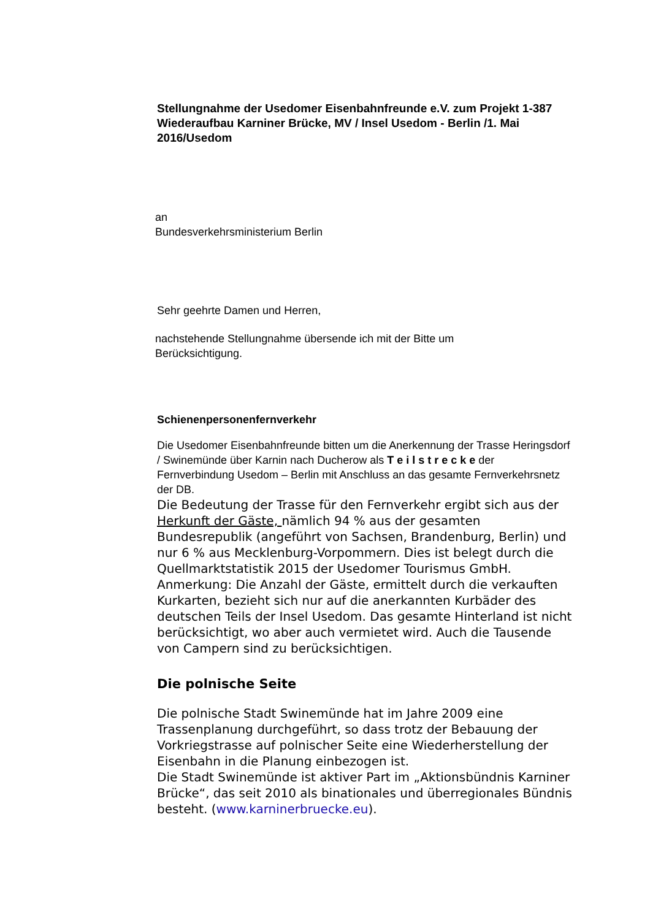Stellungnahme der Usedomer Eisenbahnfreunde e.V. zum Projekt 1-387 Wiederaufbau Karniner Brücke, MV / Insel Usedom - Berlin /1. Mai 2016/Usedom
an
Bundesverkehrsministerium Berlin
Sehr geehrte Damen und Herren,
nachstehende Stellungnahme übersende ich mit der Bitte um
Berücksichtigung.
Schienenpersonenfernverkehr
Die Usedomer Eisenbahnfreunde bitten um die Anerkennung der Trasse Heringsdorf / Swinemünde über Karnin nach Ducherow als T e i l s t r e c k e der Fernverbindung Usedom – Berlin mit Anschluss an das gesamte Fernverkehrsnetz der DB.
Die Bedeutung der Trasse für den Fernverkehr ergibt sich aus der Herkunft der Gäste, nämlich 94 % aus der gesamten Bundesrepublik (angeführt von Sachsen, Brandenburg, Berlin) und nur 6 % aus Mecklenburg-Vorpommern. Dies ist belegt durch die Quellmarktstatistik 2015 der Usedomer Tourismus GmbH.
Anmerkung: Die Anzahl der Gäste, ermittelt durch die verkauften Kurkarten, bezieht sich nur auf die anerkannten Kurbäder des deutschen Teils der Insel Usedom. Das gesamte Hinterland ist nicht berücksichtigt, wo aber auch vermietet wird. Auch die Tausende von Campern sind zu berücksichtigen.
Die polnische Seite
Die polnische Stadt Swinemünde hat im Jahre 2009 eine Trassenplanung durchgeführt, so dass trotz der Bebauung der Vorkriegstrasse auf polnischer Seite eine Wiederherstellung der Eisenbahn in die Planung einbezogen ist.
Die Stadt Swinemünde ist aktiver Part im „Aktionsbündnis Karniner Brücke“, das seit 2010 als binationales und überregionales Bündnis besteht. (www.karninerbruecke.eu).